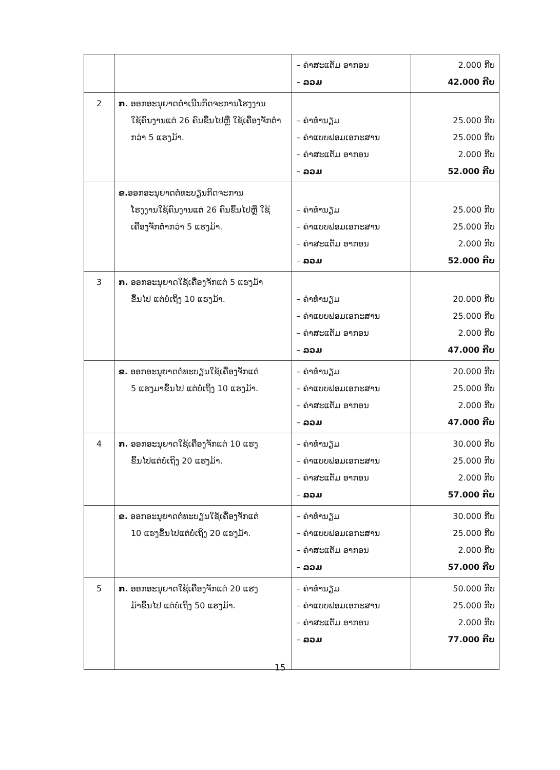| | | – ຄ່າສະແຕັມ ອາກອນ – ລວມ | 2.000 ກີບ 42.000 ກີບ |
| 2 | ກ. ອອກອະນຸຍາດດຳເນີນກິດຈະການໂຮງງານ ໃຊ້ຄົນງານແຕ່ 26 ຄົນຂຶ້ນໄປຫຼື ໃຊ້ເຄື່ອງຈັກຕ່ຳກວ່າ 5 ແຮງມ້າ. | – ຄ່າທຳນຽມ – ຄ່າແບບຟອມເອກະສານ – ຄ່າສະແຕັມ ອາກອນ – ລວມ | 25.000 ກີບ 25.000 ກີບ 2.000 ກີບ 52.000 ກີບ |
| | ຂ. ອອກອະນຸຍາດຕໍ່ທະບຽນກິດຈະການ ໂຮງງານໃຊ້ຄົນງານແຕ່ 26 ຄົນຂຶ້ນໄປຫຼື ໃຊ້ເຄື່ອງຈັກຕ່ຳກວ່າ 5 ແຮງມ້າ. | – ຄ່າທຳນຽມ – ຄ່າແບບຟອມເອກະສານ – ຄ່າສະແຕັມ ອາກອນ – ລວມ | 25.000 ກີບ 25.000 ກີບ 2.000 ກີບ 52.000 ກີບ |
| 3 | ກ. ອອກອະນຸຍາດໃຊ້ເຄື່ອງຈັກແຕ່ 5 ແຮງມ້າ ຂຶ້ນໄປ ແຕ່ບໍ່ເຖິງ 10 ແຮງມ້າ. | – ຄ່າທຳນຽມ – ຄ່າແບບຟອມເອກະສານ – ຄ່າສະແຕັມ ອາກອນ – ລວມ | 20.000 ກີບ 25.000 ກີບ 2.000 ກີບ 47.000 ກີບ |
| | ຂ. ອອກອະນຸຍາດຕໍ່ທະບຽນໃຊ້ເຄື່ອງຈັກແຕ່ 5 ແຮງມາຂຶ້ນໄປ ແຕ່ບໍ່ເຖິງ 10 ແຮງມ້າ. | – ຄ່າທຳນຽມ – ຄ່າແບບຟອມເອກະສານ – ຄ່າສະແຕັມ ອາກອນ – ລວມ | 20.000 ກີບ 25.000 ກີບ 2.000 ກີບ 47.000 ກີບ |
| 4 | ກ. ອອກອະນຸຍາດໃຊ້ເຄື່ອງຈັກແຕ່ 10 ແຮງ ຂຶ້ນໄປແຕ່ບໍ່ເຖິງ 20 ແຮງມ້າ. | – ຄ່າທຳນຽມ – ຄ່າແບບຟອມເອກະສານ – ຄ່າສະແຕັມ ອາກອນ – ລວມ | 30.000 ກີບ 25.000 ກີບ 2.000 ກີບ 57.000 ກີບ |
| | ຂ. ອອກອະນຸຍາດຕໍ່ທະບຽນໃຊ້ເຄື່ອງຈັກແຕ່ 10 ແຮງຂຶ້ນໄປແຕ່ບໍ່ເຖິງ 20 ແຮງມ້າ. | – ຄ່າທຳນຽມ – ຄ່າແບບຟອມເອກະສານ – ຄ່າສະແຕັມ ອາກອນ – ລວມ | 30.000 ກີບ 25.000 ກີບ 2.000 ກີບ 57.000 ກີບ |
| 5 | ກ. ອອກອະນຸຍາດໃຊ້ເຄື່ອງຈັກແຕ່ 20 ແຮງ ມ້າຂຶ້ນໄປ ແຕ່ບໍ່ເຖິງ 50 ແຮງມ້າ. | – ຄ່າທຳນຽມ – ຄ່າແບບຟອມເອກະສານ – ຄ່າສະແຕັມ ອາກອນ – ລວມ | 50.000 ກີບ 25.000 ກີບ 2.000 ກີບ 77.000 ກີບ |
15